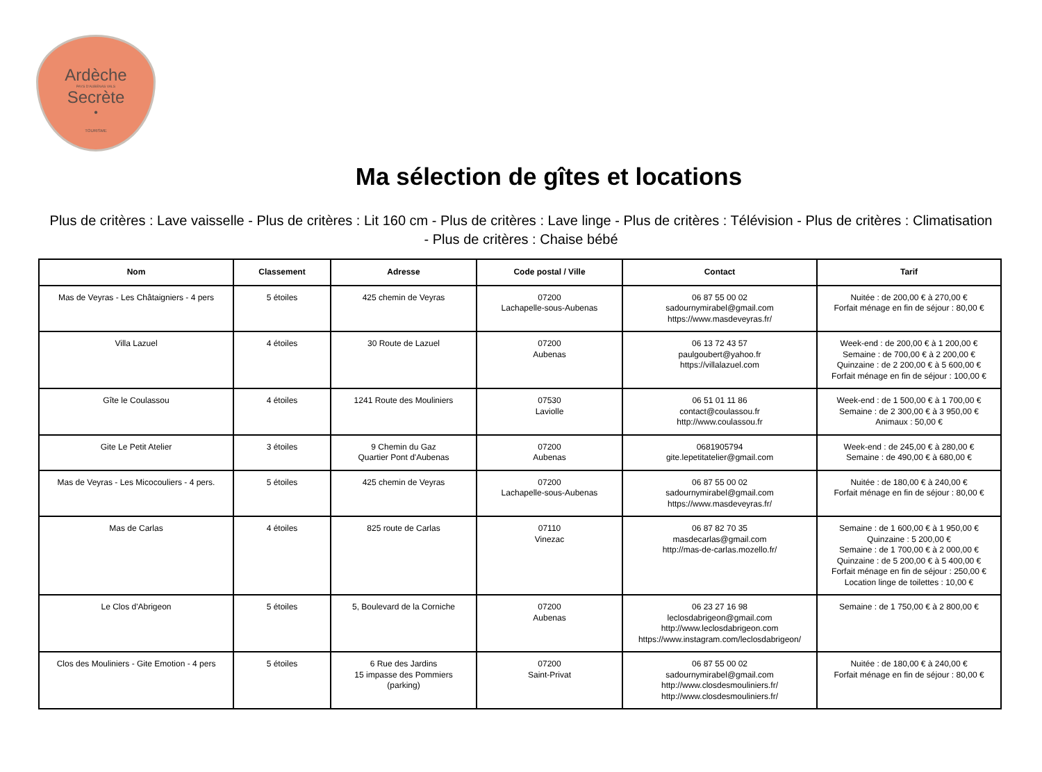Ardèche
PAYS D'AUBENAS VALS
Secrète
•
TOURISME
Ma sélection de gîtes et locations
Plus de critères : Lave vaisselle - Plus de critères : Lit 160 cm - Plus de critères : Lave linge - Plus de critères : Télévision - Plus de critères : Climatisation - Plus de critères : Chaise bébé
| Nom | Classement | Adresse | Code postal / Ville | Contact | Tarif |
| --- | --- | --- | --- | --- | --- |
| Mas de Veyras - Les Châtaigniers - 4 pers | 5 étoiles | 425 chemin de Veyras | 07200 Lachapelle-sous-Aubenas | 06 87 55 00 02 sadournymirabel@gmail.com https://www.masdeveyras.fr/ | Nuitée : de 200,00 € à 270,00 € Forfait ménage en fin de séjour : 80,00 € |
| Villa Lazuel | 4 étoiles | 30 Route de Lazuel | 07200 Aubenas | 06 13 72 43 57 paulgoubert@yahoo.fr https://villalazuel.com | Week-end : de 200,00 € à 1 200,00 € Semaine : de 700,00 € à 2 200,00 € Quinzaine : de 2 200,00 € à 5 600,00 € Forfait ménage en fin de séjour : 100,00 € |
| Gîte le Coulassou | 4 étoiles | 1241 Route des Mouliniers | 07530 Laviolle | 06 51 01 11 86 contact@coulassou.fr http://www.coulassou.fr | Week-end : de 1 500,00 € à 1 700,00 € Semaine : de 2 300,00 € à 3 950,00 € Animaux : 50,00 € |
| Gite Le Petit Atelier | 3 étoiles | 9 Chemin du Gaz Quartier Pont d'Aubenas | 07200 Aubenas | 0681905794 gite.lepetitatelier@gmail.com | Week-end : de 245,00 € à 280,00 € Semaine : de 490,00 € à 680,00 € |
| Mas de Veyras - Les Micocouliers - 4 pers. | 5 étoiles | 425 chemin de Veyras | 07200 Lachapelle-sous-Aubenas | 06 87 55 00 02 sadournymirabel@gmail.com https://www.masdeveyras.fr/ | Nuitée : de 180,00 € à 240,00 € Forfait ménage en fin de séjour : 80,00 € |
| Mas de Carlas | 4 étoiles | 825 route de Carlas | 07110 Vinezac | 06 87 82 70 35 masdecarlas@gmail.com http://mas-de-carlas.mozello.fr/ | Semaine : de 1 600,00 € à 1 950,00 € Quinzaine : 5 200,00 € Semaine : de 1 700,00 € à 2 000,00 € Quinzaine : de 5 200,00 € à 5 400,00 € Forfait ménage en fin de séjour : 250,00 € Location linge de toilettes : 10,00 € |
| Le Clos d'Abrigeon | 5 étoiles | 5, Boulevard de la Corniche | 07200 Aubenas | 06 23 27 16 98 leclosdabrigeon@gmail.com http://www.leclosdabrigeon.com https://www.instagram.com/leclosdabrigeon/ | Semaine : de 1 750,00 € à 2 800,00 € |
| Clos des Mouliniers - Gite Emotion - 4 pers | 5 étoiles | 6 Rue des Jardins 15 impasse des Pommiers (parking) | 07200 Saint-Privat | 06 87 55 00 02 sadournymirabel@gmail.com http://www.closdesmouliniers.fr/ http://www.closdesmouliniers.fr/ | Nuitée : de 180,00 € à 240,00 € Forfait ménage en fin de séjour : 80,00 € |